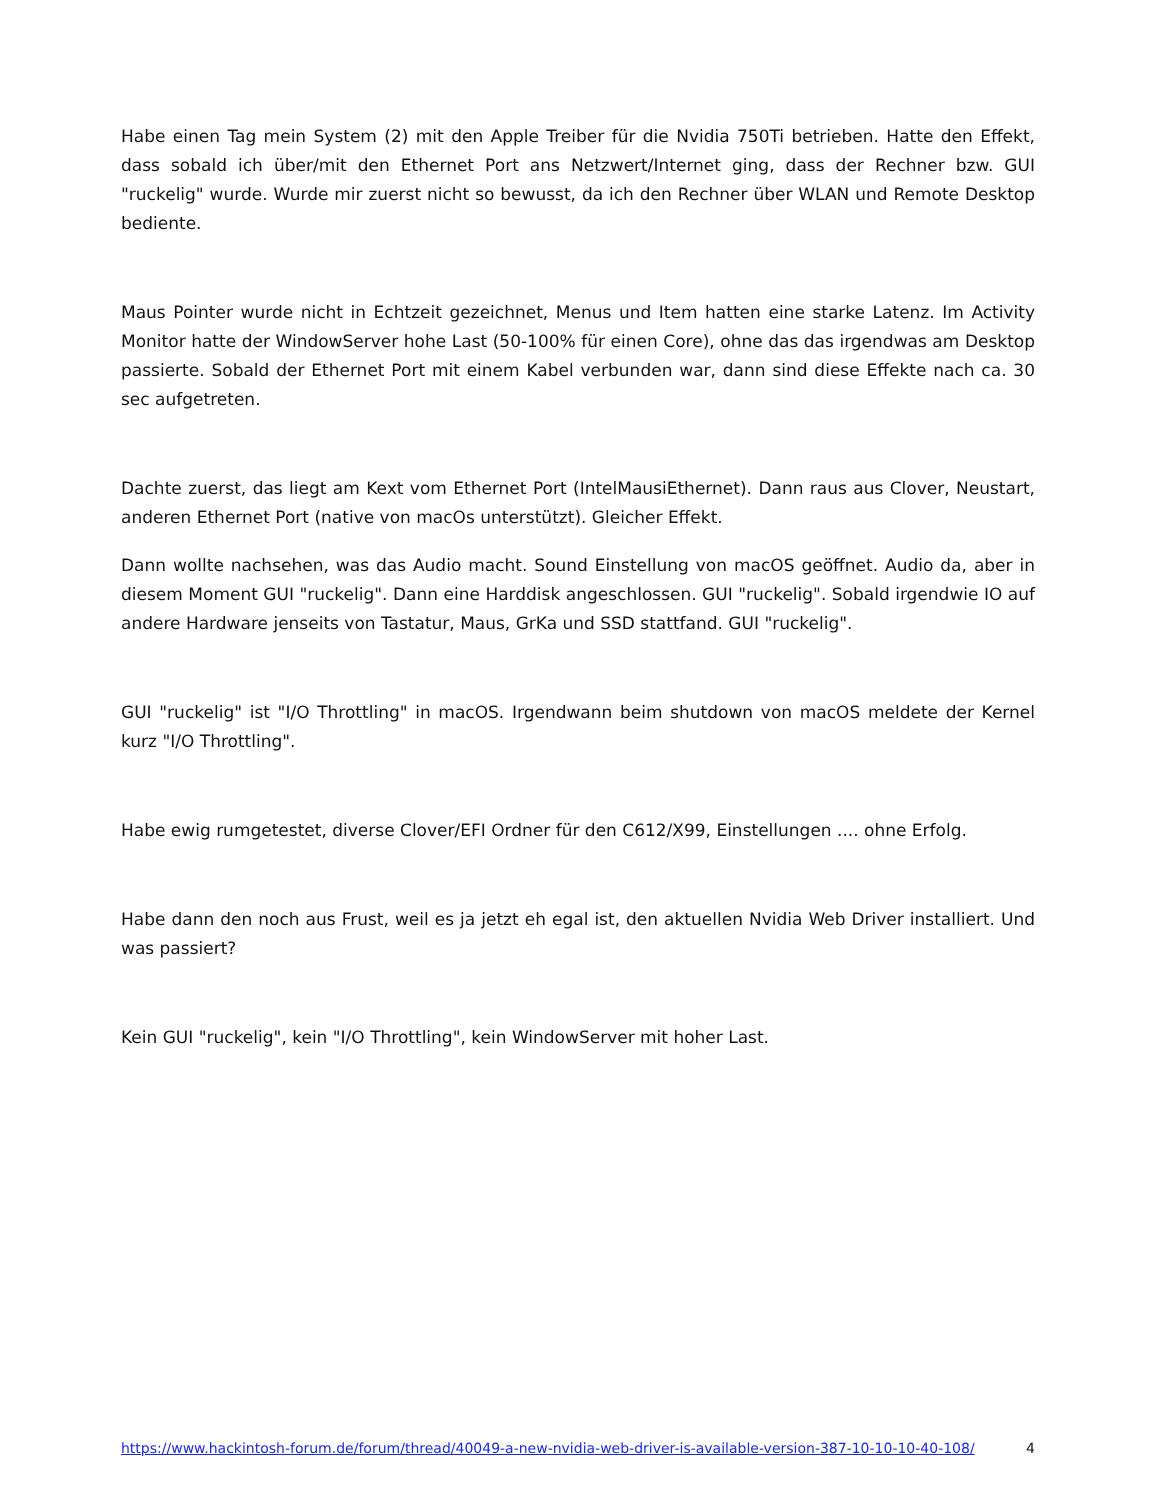Habe einen Tag mein System (2) mit den Apple Treiber für die Nvidia 750Ti betrieben. Hatte den Effekt, dass sobald ich über/mit den Ethernet Port ans Netzwert/Internet ging, dass der Rechner bzw. GUI "ruckelig" wurde. Wurde mir zuerst nicht so bewusst, da ich den Rechner über WLAN und Remote Desktop bediente.
Maus Pointer wurde nicht in Echtzeit gezeichnet, Menus und Item hatten eine starke Latenz. Im Activity Monitor hatte der WindowServer hohe Last (50-100% für einen Core), ohne das das irgendwas am Desktop passierte. Sobald der Ethernet Port mit einem Kabel verbunden war, dann sind diese Effekte nach ca. 30 sec aufgetreten.
Dachte zuerst, das liegt am Kext vom Ethernet Port (IntelMausiEthernet). Dann raus aus Clover, Neustart, anderen Ethernet Port (native von macOs unterstützt). Gleicher Effekt.
Dann wollte nachsehen, was das Audio macht. Sound Einstellung von macOS geöffnet. Audio da, aber in diesem Moment GUI "ruckelig". Dann eine Harddisk angeschlossen. GUI "ruckelig". Sobald irgendwie IO auf andere Hardware jenseits von Tastatur, Maus, GrKa und SSD stattfand. GUI "ruckelig".
GUI "ruckelig" ist "I/O Throttling" in macOS. Irgendwann beim shutdown von macOS meldete der Kernel kurz "I/O Throttling".
Habe ewig rumgetestet, diverse Clover/EFI Ordner für den C612/X99, Einstellungen .... ohne Erfolg.
Habe dann den noch aus Frust, weil es ja jetzt eh egal ist, den aktuellen Nvidia Web Driver installiert. Und was passiert?
Kein GUI "ruckelig", kein "I/O Throttling", kein WindowServer mit hoher Last.
https://www.hackintosh-forum.de/forum/thread/40049-a-new-nvidia-web-driver-is-available-version-387-10-10-10-40-108/ 4